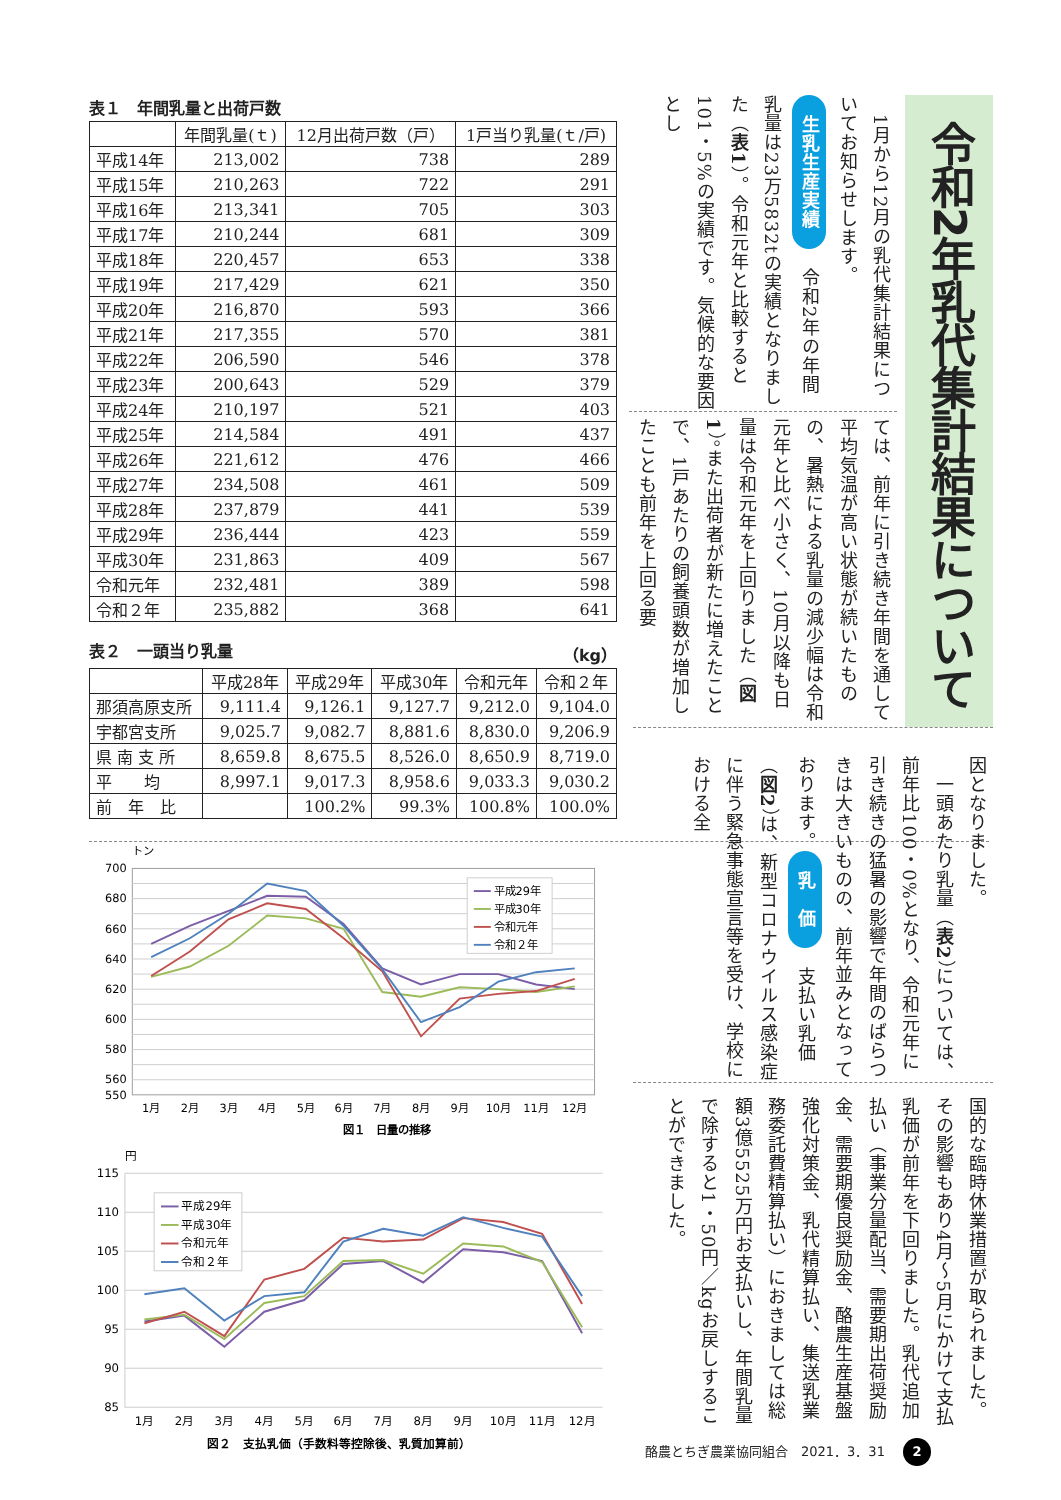令和2年乳代集計結果について
　1月から12月の乳代集計結果についてお知らせします。 生乳生産実績　令和2年の年間乳量は23万5832tの実績となりました（表1）。令和元年と比較すると101・5%の実績です。気候的な要因とし
ては、前年に引き続き年間を通して平均気温が高い状態が続いたものの、暑熱による乳量の減少幅は令和元年と比べ小さく、10月以降も日量は令和元年を上回りました（図1）。また出荷者が新たに増えたことで、1戸あたりの飼養頭数が増加したことも前年を上回る要
因となりました。
　一頭あたり乳量（表2）については、前年比100・0%となり、令和元年に引き続きの猛暑の影響で年間のばらつきは大きいものの、前年並みとなっております。 乳　価　支払い乳価（図2）は、新型コロナウイルス感染症に伴う緊急事態宣言等を受け、学校における全
国的な臨時休業措置が取られました。その影響もあり4月～5月にかけて支払乳価が前年を下回りました。乳代追加払い（事業分量配当、需要期出荷奨励金、需要期優良奨励金、酪農生産基盤強化対策金、乳代精算払い、集送乳業務委託費精算払い）におきましては総額3億5525万円お支払いし、年間乳量で除すると1・50円／kgお戻しすることができました。
表１　年間乳量と出荷戸数
| | 年間乳量(ｔ) | 12月出荷戸数（戸） | 1戸当り乳量(ｔ/戸) |
| --- | --- | --- | --- |
| 平成14年 | 213,002 | 738 | 289 |
| 平成15年 | 210,263 | 722 | 291 |
| 平成16年 | 213,341 | 705 | 303 |
| 平成17年 | 210,244 | 681 | 309 |
| 平成18年 | 220,457 | 653 | 338 |
| 平成19年 | 217,429 | 621 | 350 |
| 平成20年 | 216,870 | 593 | 366 |
| 平成21年 | 217,355 | 570 | 381 |
| 平成22年 | 206,590 | 546 | 378 |
| 平成23年 | 200,643 | 529 | 379 |
| 平成24年 | 210,197 | 521 | 403 |
| 平成25年 | 214,584 | 491 | 437 |
| 平成26年 | 221,612 | 476 | 466 |
| 平成27年 | 234,508 | 461 | 509 |
| 平成28年 | 237,879 | 441 | 539 |
| 平成29年 | 236,444 | 423 | 559 |
| 平成30年 | 231,863 | 409 | 567 |
| 令和元年 | 232,481 | 389 | 598 |
| 令和２年 | 235,882 | 368 | 641 |
表２　一頭当り乳量 （kg）
| | 平成28年 | 平成29年 | 平成30年 | 令和元年 | 令和２年 |
| --- | --- | --- | --- | --- | --- |
| 那須高原支所 | 9,111.4 | 9,126.1 | 9,127.7 | 9,212.0 | 9,104.0 |
| 宇都宮支所 | 9,025.7 | 9,082.7 | 8,881.6 | 8,830.0 | 9,206.9 |
| 県 南 支 所 | 8,659.8 | 8,675.5 | 8,526.0 | 8,650.9 | 8,719.0 |
| 平 均 | 8,997.1 | 9,017.3 | 8,958.6 | 9,033.3 | 9,030.2 |
| 前 年 比 | | 100.2% | 99.3% | 100.8% | 100.0% |
トン
700
680
660
640
620
600
580
560
550
平成29年
平成30年
令和元年
令和２年
1月
2月
3月
4月
5月
6月
7月
8月
9月
10月
11月
12月
図１　日量の推移
円
115
110
105
100
95
90
85
平成29年
平成30年
令和元年
令和２年
1月
2月
3月
4月
5月
6月
7月
8月
9月
10月
11月
12月
図２　支払乳価（手数料等控除後、乳質加算前）
酪農とちぎ農業協同組合　2021．3．31 2